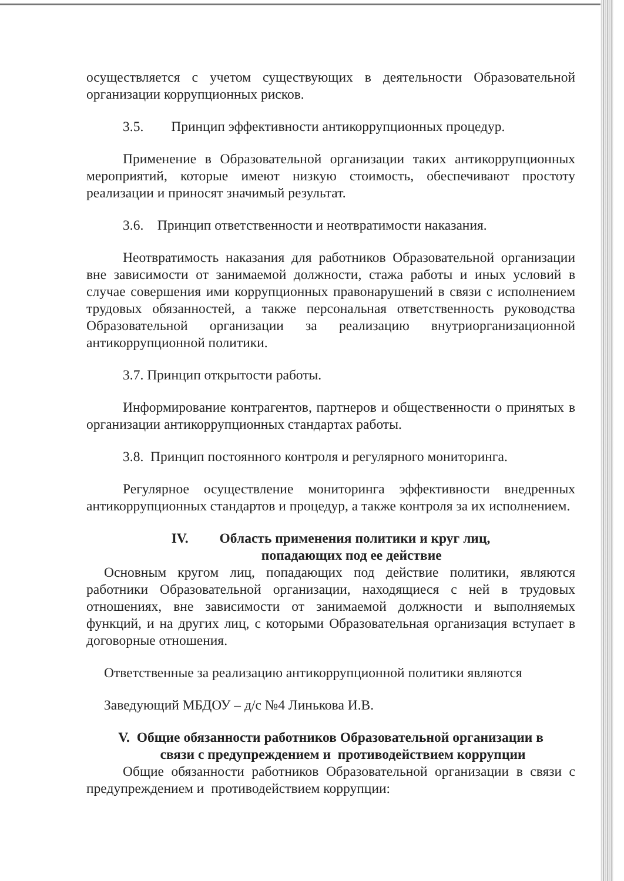осуществляется с учетом существующих в деятельности Образовательной организации коррупционных рисков.
3.5. Принцип эффективности антикоррупционных процедур.
Применение в Образовательной организации таких антикоррупционных мероприятий, которые имеют низкую стоимость, обеспечивают простоту реализации и приносят значимый результат.
3.6. Принцип ответственности и неотвратимости наказания.
Неотвратимость наказания для работников Образовательной организации вне зависимости от занимаемой должности, стажа работы и иных условий в случае совершения ими коррупционных правонарушений в связи с исполнением трудовых обязанностей, а также персональная ответственность руководства Образовательной организации за реализацию внутриорганизационной антикоррупционной политики.
3.7. Принцип открытости работы.
Информирование контрагентов, партнеров и общественности о принятых в организации антикоррупционных стандартах работы.
3.8. Принцип постоянного контроля и регулярного мониторинга.
Регулярное осуществление мониторинга эффективности внедренных антикоррупционных стандартов и процедур, а также контроля за их исполнением.
IV. Область применения политики и круг лиц,
попадающих под ее действие
Основным кругом лиц, попадающих под действие политики, являются работники Образовательной организации, находящиеся с ней в трудовых отношениях, вне зависимости от занимаемой должности и выполняемых функций, и на других лиц, с которыми Образовательная организация вступает в договорные отношения.
Ответственные за реализацию антикоррупционной политики являются
Заведующий МБДОУ – д/с №4 Линькова И.В.
V. Общие обязанности работников Образовательной организации в
связи с предупреждением и противодействием коррупции
Общие обязанности работников Образовательной организации в связи с предупреждением и противодействием коррупции: